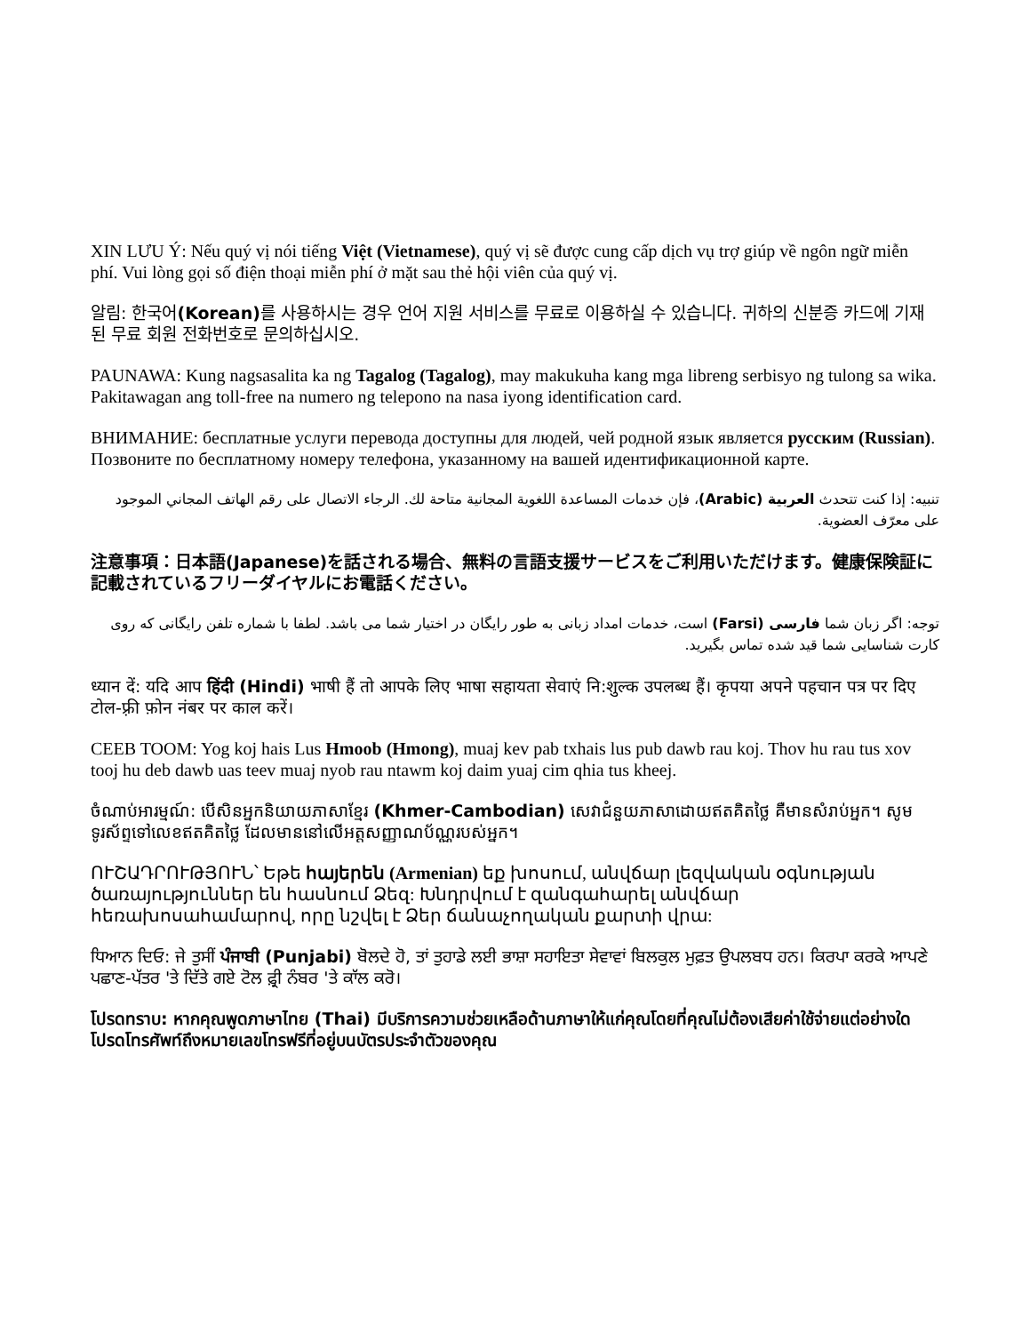XIN LƯU Ý: Nếu quý vị nói tiếng Việt (Vietnamese), quý vị sẽ được cung cấp dịch vụ trợ giúp về ngôn ngữ miễn phí. Vui lòng gọi số điện thoại miễn phí ở mặt sau thẻ hội viên của quý vị.
알림: 한국어(Korean) 를 사용하시는 경우 언어 지원 서비스를 무료로 이용하실 수 있습니다. 귀하의 신분증 카드에 기재된 무료 회원 전화번호로 문의하십시오.
PAUNAWA: Kung nagsasalita ka ng Tagalog (Tagalog), may makukuha kang mga libreng serbisyo ng tulong sa wika. Pakitawagan ang toll-free na numero ng telepono na nasa iyong identification card.
ВНИМАНИЕ: бесплатные услуги перевода доступны для людей, чей родной язык является русским (Russian). Позвоните по бесплатному номеру телефона, указанному на вашей идентификационной карте.
تنبيه: إذا كنت تتحدث العربية (Arabic)، فإن خدمات المساعدة اللغوية المجانية متاحة لك. الرجاء الاتصال على رقم الهاتف المجاني الموجود على معرّف العضوية.
注意事項：日本語(Japanese)を話される場合、無料の言語支援サービスをご利用いただけます。健康保険証に記載されているフリーダイヤルにお電話ください。
توجه: اگر زبان شما فارسی (Farsi) است، خدمات امداد زبانی به طور رایگان در اختیار شما می باشد. لطفا با شماره تلفن رایگانی که روی کارت شناسایی شما قید شده تماس بگیرید.
ध्यान दें: यदि आप हिंदी (Hindi) भाषी हैं तो आपके लिए भाषा सहायता सेवाएं नि:शुल्क उपलब्ध हैं। कृपया अपने पहचान पत्र पर दिए टोल-फ़्री फ़ोन नंबर पर काल करें।
CEEB TOOM: Yog koj hais Lus Hmoob (Hmong), muaj kev pab txhais lus pub dawb rau koj. Thov hu rau tus xov tooj hu deb dawb uas teev muaj nyob rau ntawm koj daim yuaj cim qhia tus kheej.
ចំណាប់អារម្មណ៍: បើសិនអ្នកនិយាយភាសាខ្មែរ (Khmer-Cambodian) សេវាជំនួយភាសាដោយឥតគិតថ្លៃ គឺមានសំរាប់អ្នក។ សូមទូរស័ព្ទទៅលេខឥតគិតថ្លៃ ដែលមាននៅលើអត្តសញ្ញាណប័ណ្ណរបស់អ្នក។
ՈՒՇԱԴՐՈՒԹՅՈՒՆ՝ Եթե հայերեն (Armenian) եք խոսում, անվճար լեզվական օգնության ծառայություններ են հասնում Ձեզ: Խնդրվում է զանգահարել անվճար հեռախոսահամարով, որը նշվել է Ձեր ճանաչողական քարտի վրա:
ਧਿਆਨ ਦਿਓ: ਜੇ ਤੁਸੀਂ ਪੰਜਾਬੀ (Punjabi) ਬੋਲਦੇ ਹੋ, ਤਾਂ ਤੁਹਾਡੇ ਲਈ ਭਾਸ਼ਾ ਸਹਾਇਤਾ ਸੇਵਾਵਾਂ ਬਿਲਕੁਲ ਮੁਫ਼ਤ ਉਪਲਬਧ ਹਨ। ਕਿਰਪਾ ਕਰਕੇ ਆਪਣੇ ਪਛਾਣ-ਪੱਤਰ 'ਤੇ ਦਿੱਤੇ ਗਏ ਟੋਲ ਫ਼੍ਰੀ ਨੰਬਰ 'ਤੇ ਕਾੱਲ ਕਰੋ।
โปรดทราบ: หากคุณพูดภาษาไทย (Thai) มีบริการความช่วยเหลือด้านภาษาให้แก่คุณโดยที่คุณไม่ต้องเสียค่าใช้จ่ายแต่อย่างใด โปรดโทรศัพท์ถึงหมายเลขโทรฟรีที่อยู่บนบัตรประจำตัวของคุณ